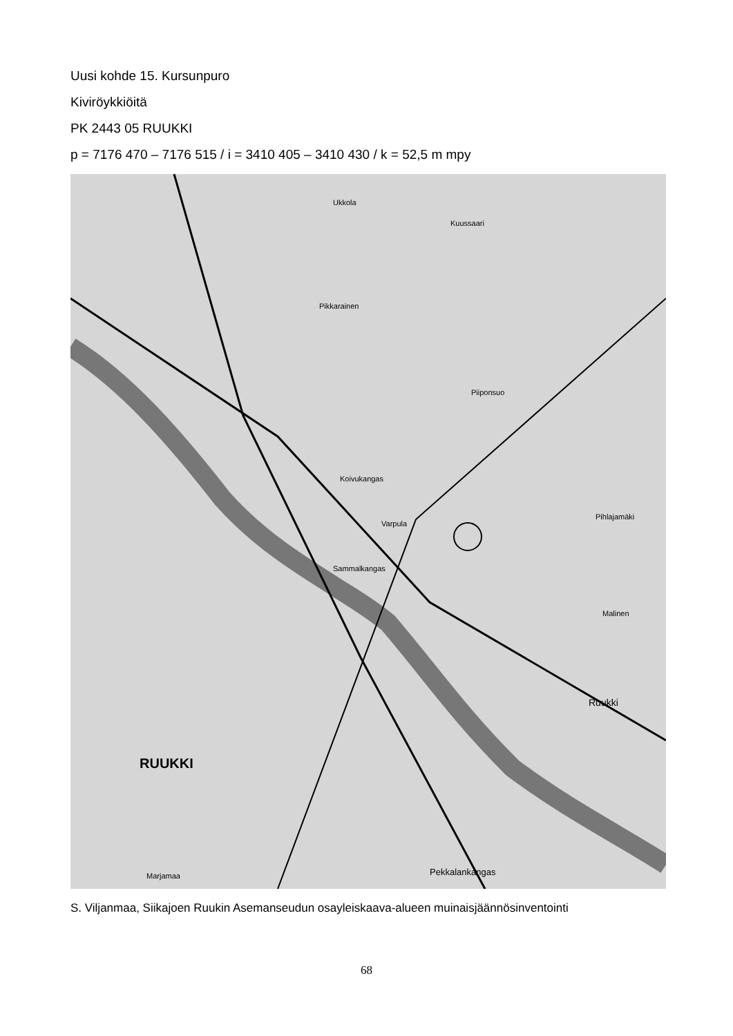Uusi kohde 15. Kursunpuro
Kiviröykkiöitä
PK 2443 05 RUUKKI
p = 7176 470 – 7176 515 / i = 3410 405 – 3410 430 / k = 52,5 m mpy
Ukkola
Kuussaari
Pikkarainen
Piiponsuo
Koivukangas
Varpula
Sammalkangas
Marjamaa
Ruukki
Pekkalankangas
RUUKKI
Pihlajamäki
Malinen
S. Viljanmaa, Siikajoen Ruukin Asemanseudun osayleiskaava-alueen muinaisjäännösinventointi
68